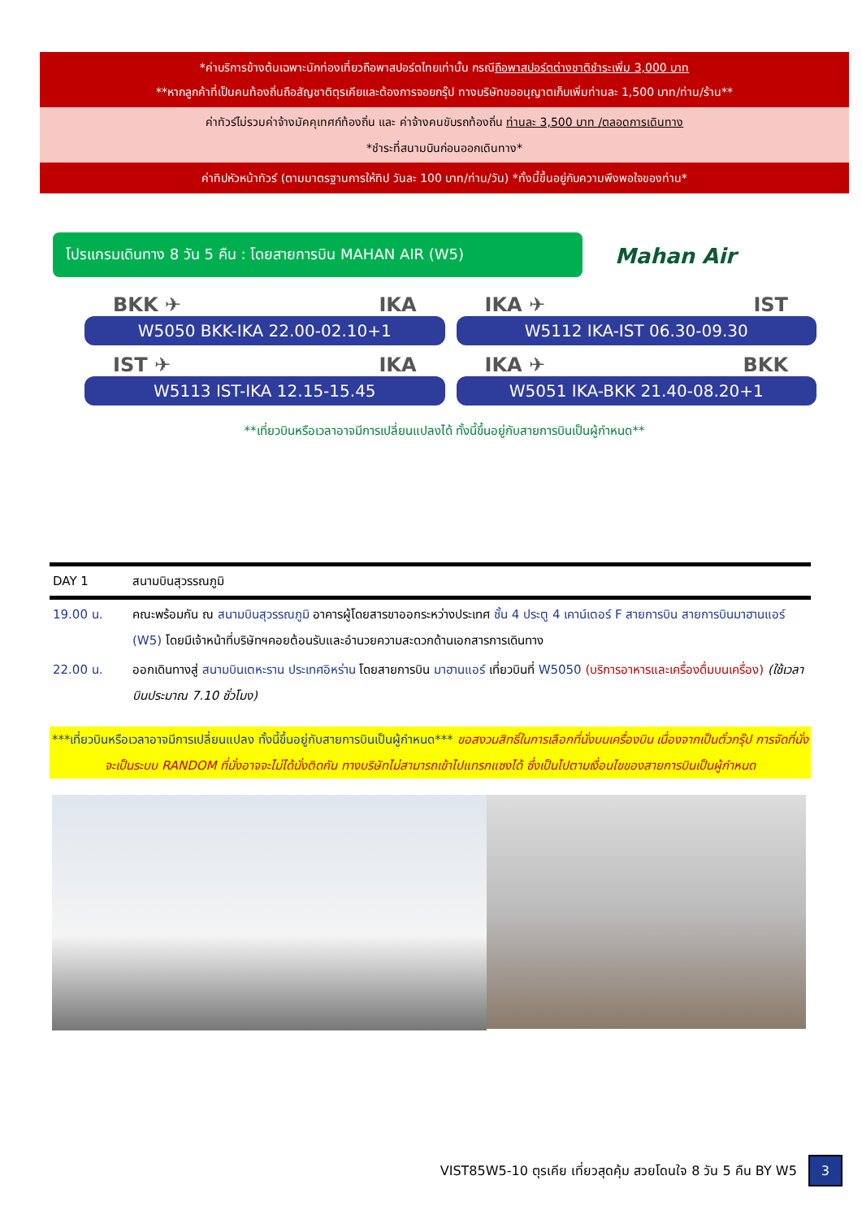*ค่าบริการข้างต้นเฉพาะนักท่องเที่ยวถือพาสปอร์ตไทยเท่านั้น กรณีถือพาสปอร์ตต่างชาติชำระเพิ่ม 3,000 บาท
**หากลูกค้าที่เป็นคนท้องถิ่นถือสัญชาติตุรเคียและต้องการจอยกรุ๊ป ทางบริษัทขออนุญาตเก็บเพิ่มท่านละ 1,500 บาท/ท่าน/ร้าน**
ค่าทัวร์ไม่รวมค่าจ้างมัคคุเทศก์ท้องถิ่น และ ค่าจ้างคนขับรถท้องถิ่น ท่านละ 3,500 บาท /ตลอดการเดินทาง
*ชำระที่สนามบินก่อนออกเดินทาง*
ค่าทิปหัวหน้าทัวร์ (ตามมาตรฐานการให้ทิป วันละ 100 บาท/ท่าน/วัน) *ทั้งนี้ขึ้นอยู่กับความพึงพอใจของท่าน*
โปรแกรมเดินทาง 8 วัน 5 คืน : โดยสายการบิน MAHAN AIR (W5) Mahan Air
BKK ✈ IKA
W5050 BKK-IKA 22.00-02.10+1
IKA ✈ IST
W5112 IKA-IST 06.30-09.30
IST ✈ IKA
W5113 IST-IKA 12.15-15.45
IKA ✈ BKK
W5051 IKA-BKK 21.40-08.20+1
**เที่ยวบินหรือเวลาอาจมีการเปลี่ยนแปลงได้ ทั้งนี้ขึ้นอยู่กับสายการบินเป็นผู้กำหนด**
| DAY 1 | สนามบินสุวรรณภูมิ |
| 19.00 น. | คณะพร้อมกัน ณ สนามบินสุวรรณภูมิ อาคารผู้โดยสารขาออกระหว่างประเทศ ชั้น 4 ประตู 4 เคาน์เตอร์ F สายการบิน สายการบินมาฮานแอร์ (W5) โดยมีเจ้าหน้าที่บริษัทฯคอยต้อนรับและอำนวยความสะดวกด้านเอกสารการเดินทาง |
| 22.00 น. | ออกเดินทางสู่ สนามบินเตหะราน ประเทศอิหร่าน โดยสายการบิน มาฮานแอร์ เที่ยวบินที่ W5050 (บริการอาหารและเครื่องดื่มบนเครื่อง) (ใช้เวลาบินประมาณ 7.10 ชั่วโมง) |
***เที่ยวบินหรือเวลาอาจมีการเปลี่ยนแปลง ทั้งนี้ขึ้นอยู่กับสายการบินเป็นผู้กำหนด*** ขอสงวนสิทธิ์ในการเลือกที่นั่งบนเครื่องบิน เนื่องจากเป็นตั๋วกรุ๊ป การจัดที่นั่งจะเป็นระบบ RANDOM ที่นั่งอาจจะไม่ได้นั่งติดกัน ทางบริษัทไม่สามารถเข้าไปแทรกแซงได้ ซึ่งเป็นไปตามเงื่อนไขของสายการบินเป็นผู้กำหนด
VIST85W5-10 ตุรเคีย เที่ยวสุดคุ้ม สวยโดนใจ 8 วัน 5 คืน BY W5 3